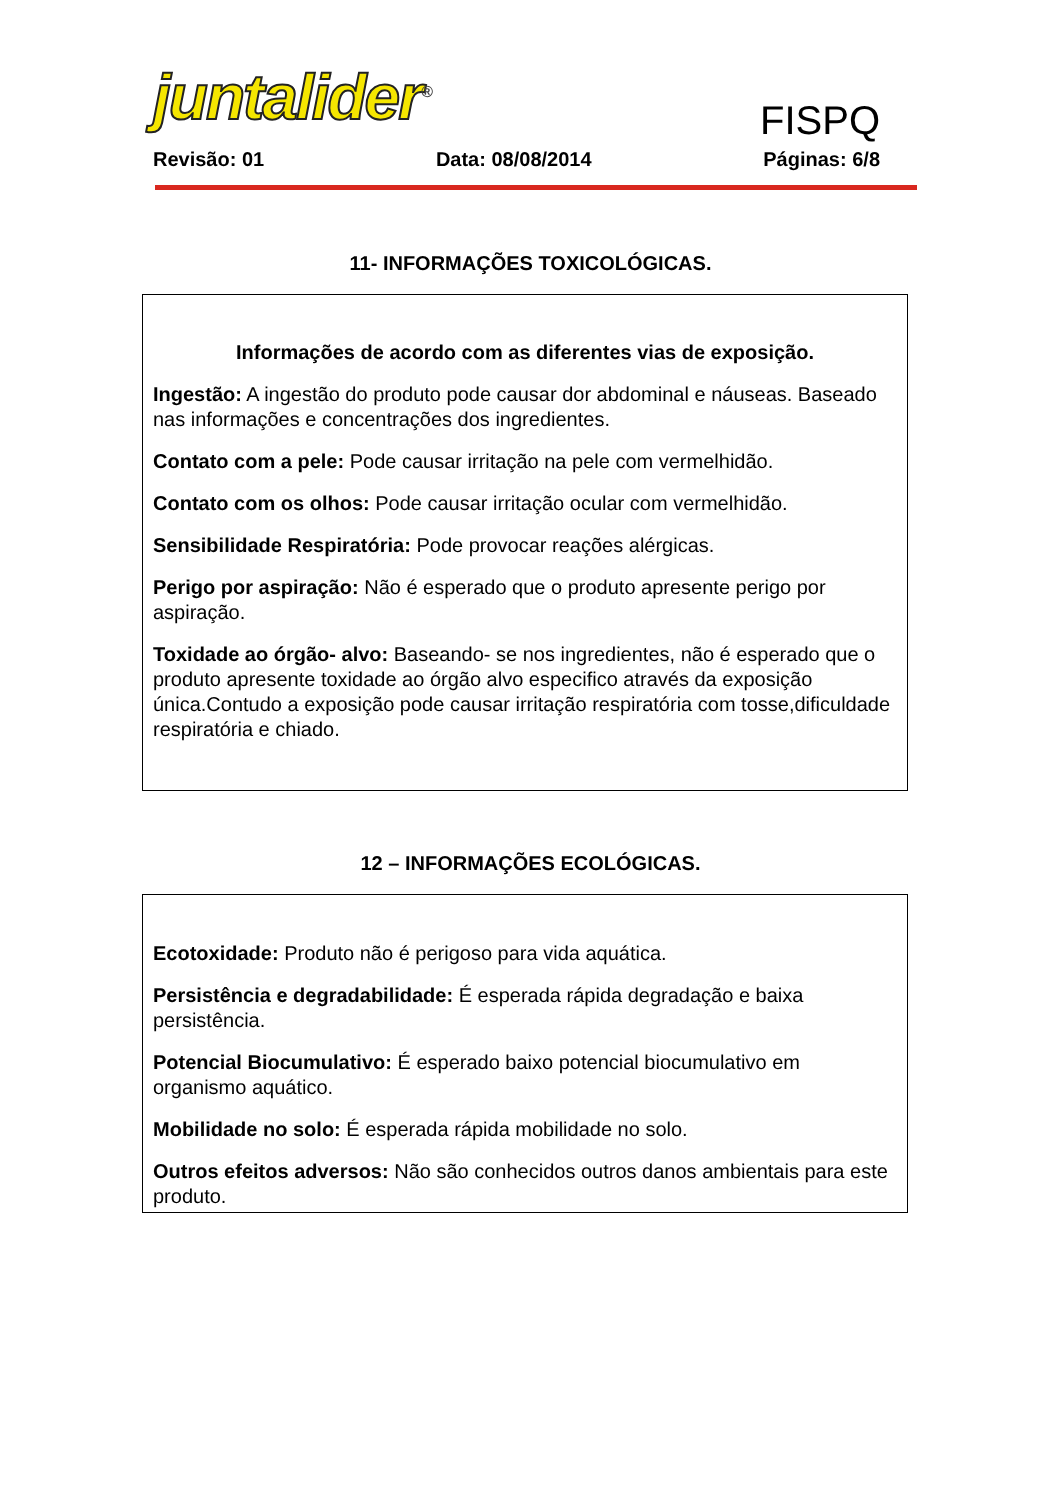juntalider<sup>®</sup>
FISPQ
Revisão: 01 Data: 08/08/2014 Páginas: 6/8
11- INFORMAÇÕES TOXICOLÓGICAS.
Informações de acordo com as diferentes vias de exposição.
Ingestão: A ingestão do produto pode causar dor abdominal e náuseas. Baseado nas informações e concentrações dos ingredientes.
Contato com a pele: Pode causar irritação na pele com vermelhidão.
Contato com os olhos: Pode causar irritação ocular com vermelhidão.
Sensibilidade Respiratória: Pode provocar reações alérgicas.
Perigo por aspiração: Não é esperado que o produto apresente perigo por aspiração.
Toxidade ao órgão- alvo: Baseando- se nos ingredientes, não é esperado que o produto apresente toxidade ao órgão alvo especifico através da exposição única.Contudo a exposição pode causar irritação respiratória com tosse,dificuldade respiratória e chiado.
12 – INFORMAÇÕES ECOLÓGICAS.
Ecotoxidade: Produto não é perigoso para vida aquática.
Persistência e degradabilidade: É esperada rápida degradação e baixa persistência.
Potencial Biocumulativo: É esperado baixo potencial biocumulativo em organismo aquático.
Mobilidade no solo: É esperada rápida mobilidade no solo.
Outros efeitos adversos: Não são conhecidos outros danos ambientais para este produto.